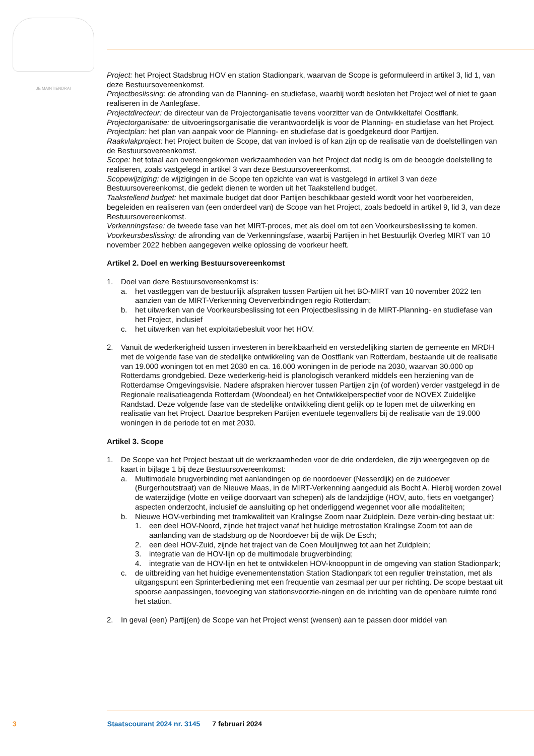JE MAINTIENDRAI
Project: het Project Stadsbrug HOV en station Stadionpark, waarvan de Scope is geformuleerd in artikel 3, lid 1, van deze Bestuursovereenkomst.
Projectbeslissing: de afronding van de Planning- en studiefase, waarbij wordt besloten het Project wel of niet te gaan realiseren in de Aanlegfase.
Projectdirecteur: de directeur van de Projectorganisatie tevens voorzitter van de Ontwikkeltafel Oostflank.
Projectorganisatie: de uitvoeringsorganisatie die verantwoordelijk is voor de Planning- en studiefase van het Project.
Projectplan: het plan van aanpak voor de Planning- en studiefase dat is goedgekeurd door Partijen.
Raakvlakproject: het Project buiten de Scope, dat van invloed is of kan zijn op de realisatie van de doelstellingen van de Bestuursovereenkomst.
Scope: het totaal aan overeengekomen werkzaamheden van het Project dat nodig is om de beoogde doelstelling te realiseren, zoals vastgelegd in artikel 3 van deze Bestuursovereenkomst.
Scopewijziging: de wijzigingen in de Scope ten opzichte van wat is vastgelegd in artikel 3 van deze Bestuursovereenkomst, die gedekt dienen te worden uit het Taakstellend budget.
Taakstellend budget: het maximale budget dat door Partijen beschikbaar gesteld wordt voor het voorbereiden, begeleiden en realiseren van (een onderdeel van) de Scope van het Project, zoals bedoeld in artikel 9, lid 3, van deze Bestuursovereenkomst.
Verkenningsfase: de tweede fase van het MIRT-proces, met als doel om tot een Voorkeursbeslissing te komen.
Voorkeursbeslissing: de afronding van de Verkenningsfase, waarbij Partijen in het Bestuurlijk Overleg MIRT van 10 november 2022 hebben aangegeven welke oplossing de voorkeur heeft.
Artikel 2. Doel en werking Bestuursovereenkomst
1. Doel van deze Bestuursovereenkomst is:
a. het vastleggen van de bestuurlijk afspraken tussen Partijen uit het BO-MIRT van 10 november 2022 ten aanzien van de MIRT-Verkenning Oeververbindingen regio Rotterdam;
b. het uitwerken van de Voorkeursbeslissing tot een Projectbeslissing in de MIRT-Planning- en studiefase van het Project, inclusief
c. het uitwerken van het exploitatiebesluit voor het HOV.
2. Vanuit de wederkerigheid tussen investeren in bereikbaarheid en verstedelijking starten de gemeente en MRDH met de volgende fase van de stedelijke ontwikkeling van de Oostflank van Rotterdam, bestaande uit de realisatie van 19.000 woningen tot en met 2030 en ca. 16.000 woningen in de periode na 2030, waarvan 30.000 op Rotterdams grondgebied. Deze wederkerig-heid is planologisch verankerd middels een herziening van de Rotterdamse Omgevingsvisie. Nadere afspraken hierover tussen Partijen zijn (of worden) verder vastgelegd in de Regionale realisatieagenda Rotterdam (Woondeal) en het Ontwikkelperspectief voor de NOVEX Zuidelijke Randstad. Deze volgende fase van de stedelijke ontwikkeling dient gelijk op te lopen met de uitwerking en realisatie van het Project. Daartoe bespreken Partijen eventuele tegenvallers bij de realisatie van de 19.000 woningen in de periode tot en met 2030.
Artikel 3. Scope
1. De Scope van het Project bestaat uit de werkzaamheden voor de drie onderdelen, die zijn weergegeven op de kaart in bijlage 1 bij deze Bestuursovereenkomst:
a. Multimodale brugverbinding met aanlandingen op de noordoever (Nesserdijk) en de zuidoever (Burgerhoutstraat) van de Nieuwe Maas, in de MIRT-Verkenning aangeduid als Bocht A. Hierbij worden zowel de waterzijdige (vlotte en veilige doorvaart van schepen) als de landzijdige (HOV, auto, fiets en voetganger) aspecten onderzocht, inclusief de aansluiting op het onderliggend wegennet voor alle modaliteiten;
b. Nieuwe HOV-verbinding met tramkwaliteit van Kralingse Zoom naar Zuidplein. Deze verbin-ding bestaat uit:
1. een deel HOV-Noord, zijnde het traject vanaf het huidige metrostation Kralingse Zoom tot aan de aanlanding van de stadsburg op de Noordoever bij de wijk De Esch;
2. een deel HOV-Zuid, zijnde het traject van de Coen Moulijnweg tot aan het Zuidplein;
3. integratie van de HOV-lijn op de multimodale brugverbinding;
4. integratie van de HOV-lijn en het te ontwikkelen HOV-knooppunt in de omgeving van station Stadionpark;
c. de uitbreiding van het huidige evenementenstation Station Stadionpark tot een regulier treinstation, met als uitgangspunt een Sprinterbediening met een frequentie van zesmaal per uur per richting. De scope bestaat uit spoorse aanpassingen, toevoeging van stationsvoorzie-ningen en de inrichting van de openbare ruimte rond het station.
2. In geval (een) Partij(en) de Scope van het Project wenst (wensen) aan te passen door middel van
3 Staatscourant 2024 nr. 3145 7 februari 2024